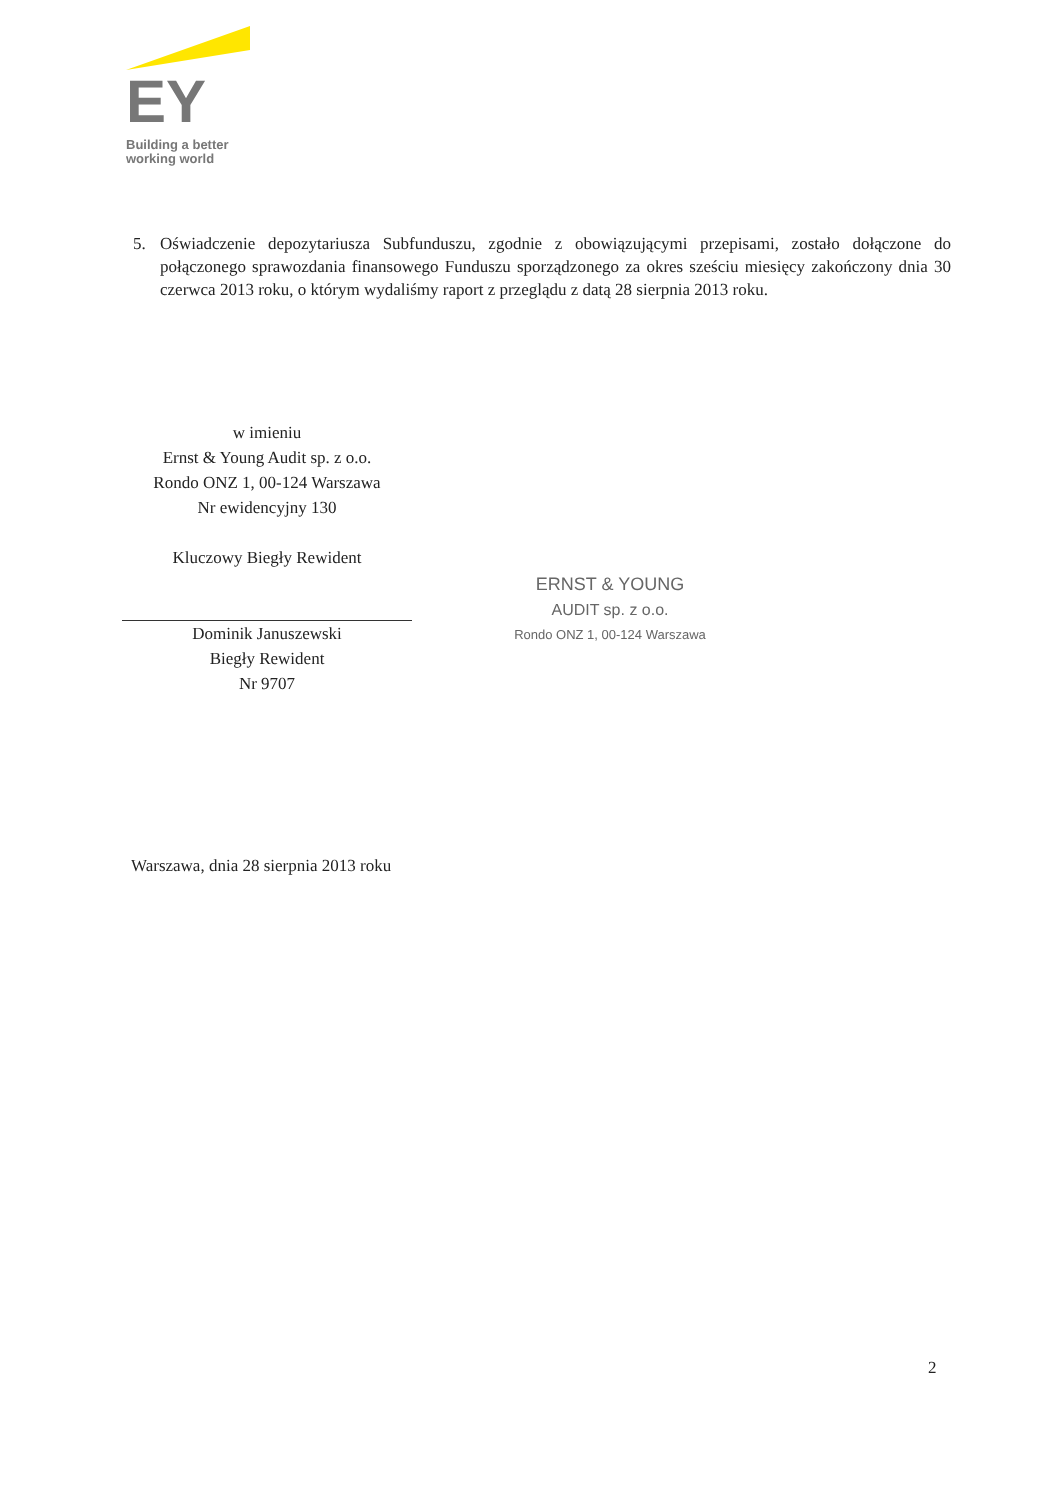EY
Building a better
working world
5. Oświadczenie depozytariusza Subfunduszu, zgodnie z obowiązującymi przepisami, zostało dołączone do połączonego sprawozdania finansowego Funduszu sporządzonego za okres sześciu miesięcy zakończony dnia 30 czerwca 2013 roku, o którym wydaliśmy raport z przeglądu z datą 28 sierpnia 2013 roku.
w imieniu
Ernst & Young Audit sp. z o.o.
Rondo ONZ 1, 00-124 Warszawa
Nr ewidencyjny 130
Kluczowy Biegły Rewident
Dominik Januszewski
Biegły Rewident
Nr 9707
ERNST & YOUNG
AUDIT sp. z o.o.
Rondo ONZ 1, 00-124 Warszawa
Warszawa, dnia 28 sierpnia 2013 roku
2